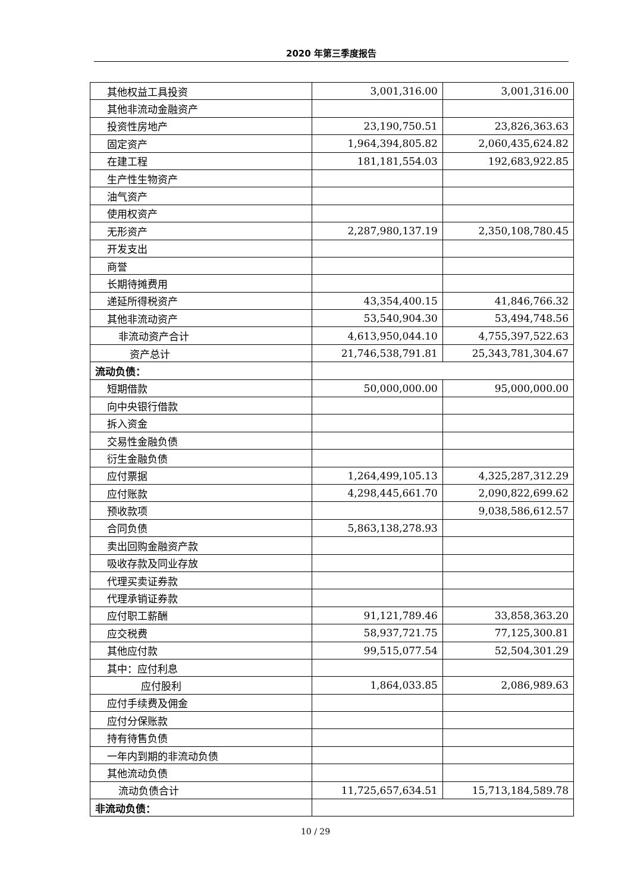2020 年第三季度报告
| 其他权益工具投资 | 3,001,316.00 | 3,001,316.00 |
| 其他非流动金融资产 | | |
| 投资性房地产 | 23,190,750.51 | 23,826,363.63 |
| 固定资产 | 1,964,394,805.82 | 2,060,435,624.82 |
| 在建工程 | 181,181,554.03 | 192,683,922.85 |
| 生产性生物资产 | | |
| 油气资产 | | |
| 使用权资产 | | |
| 无形资产 | 2,287,980,137.19 | 2,350,108,780.45 |
| 开发支出 | | |
| 商誉 | | |
| 长期待摊费用 | | |
| 递延所得税资产 | 43,354,400.15 | 41,846,766.32 |
| 其他非流动资产 | 53,540,904.30 | 53,494,748.56 |
| 非流动资产合计 | 4,613,950,044.10 | 4,755,397,522.63 |
| 资产总计 | 21,746,538,791.81 | 25,343,781,304.67 |
| 流动负债： | | |
| 短期借款 | 50,000,000.00 | 95,000,000.00 |
| 向中央银行借款 | | |
| 拆入资金 | | |
| 交易性金融负债 | | |
| 衍生金融负债 | | |
| 应付票据 | 1,264,499,105.13 | 4,325,287,312.29 |
| 应付账款 | 4,298,445,661.70 | 2,090,822,699.62 |
| 预收款项 | | 9,038,586,612.57 |
| 合同负债 | 5,863,138,278.93 | |
| 卖出回购金融资产款 | | |
| 吸收存款及同业存放 | | |
| 代理买卖证券款 | | |
| 代理承销证券款 | | |
| 应付职工薪酬 | 91,121,789.46 | 33,858,363.20 |
| 应交税费 | 58,937,721.75 | 77,125,300.81 |
| 其他应付款 | 99,515,077.54 | 52,504,301.29 |
| 其中：应付利息 | | |
| 应付股利 | 1,864,033.85 | 2,086,989.63 |
| 应付手续费及佣金 | | |
| 应付分保账款 | | |
| 持有待售负债 | | |
| 一年内到期的非流动负债 | | |
| 其他流动负债 | | |
| 流动负债合计 | 11,725,657,634.51 | 15,713,184,589.78 |
| 非流动负债： | | |
10 / 29